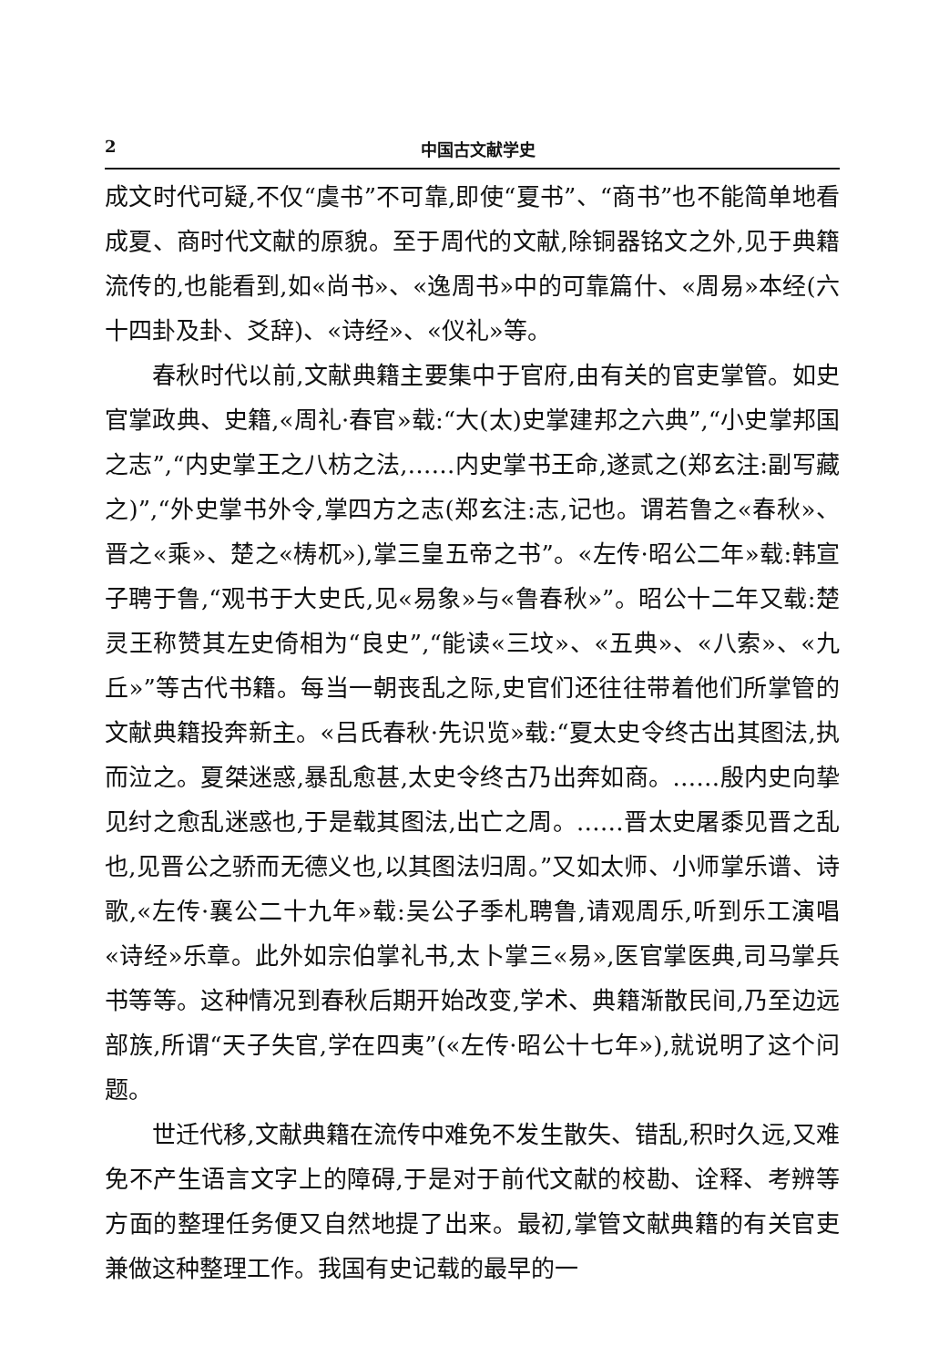2 中国古文献学史
成文时代可疑,不仅“虞书”不可靠,即使“夏书”、“商书”也不能简单地看成夏、商时代文献的原貌。至于周代的文献,除铜器铭文之外,见于典籍流传的,也能看到,如«尚书»、«逸周书»中的可靠篇什、«周易»本经(六十四卦及卦、爻辞)、«诗经»、«仪礼»等。
春秋时代以前,文献典籍主要集中于官府,由有关的官吏掌管。如史官掌政典、史籍,«周礼·春官»载:“大(太)史掌建邦之六典”,“小史掌邦国之志”,“内史掌王之八枋之法,……内史掌书王命,遂贰之(郑玄注:副写藏之)”,“外史掌书外令,掌四方之志(郑玄注:志,记也。谓若鲁之«春秋»、晋之«乘»、楚之«梼杌»),掌三皇五帝之书”。«左传·昭公二年»载:韩宣子聘于鲁,“观书于大史氏,见«易象»与«鲁春秋»”。昭公十二年又载:楚灵王称赞其左史倚相为“良史”,“能读«三坟»、«五典»、«八索»、«九丘»”等古代书籍。每当一朝丧乱之际,史官们还往往带着他们所掌管的文献典籍投奔新主。«吕氏春秋·先识览»载:“夏太史令终古出其图法,执而泣之。夏桀迷惑,暴乱愈甚,太史令终古乃出奔如商。……殷内史向挚见纣之愈乱迷惑也,于是载其图法,出亡之周。……晋太史屠黍见晋之乱也,见晋公之骄而无德义也,以其图法归周。”又如太师、小师掌乐谱、诗歌,«左传·襄公二十九年»载:吴公子季札聘鲁,请观周乐,听到乐工演唱«诗经»乐章。此外如宗伯掌礼书,太卜掌三«易»,医官掌医典,司马掌兵书等等。这种情况到春秋后期开始改变,学术、典籍渐散民间,乃至边远部族,所谓“天子失官,学在四夷”(«左传·昭公十七年»),就说明了这个问题。
世迁代移,文献典籍在流传中难免不发生散失、错乱,积时久远,又难免不产生语言文字上的障碍,于是对于前代文献的校勘、诠释、考辨等方面的整理任务便又自然地提了出来。最初,掌管文献典籍的有关官吏兼做这种整理工作。我国有史记载的最早的一